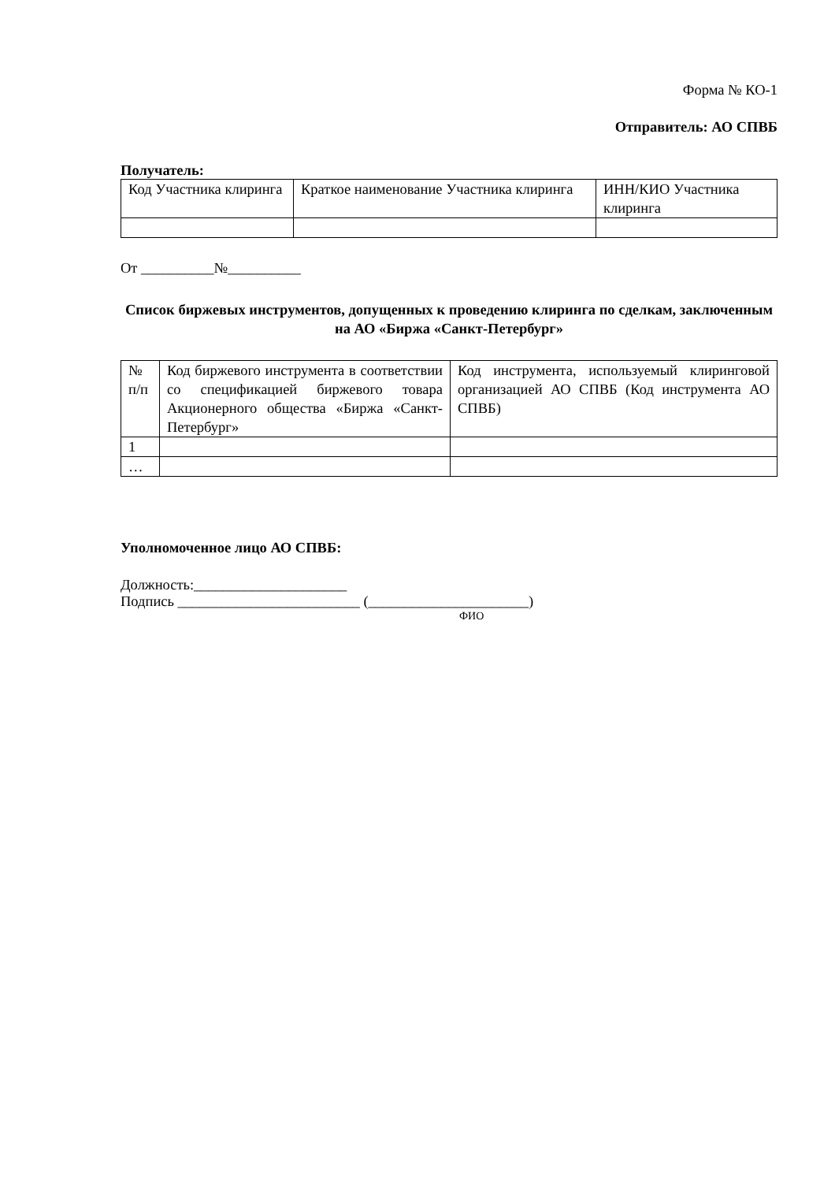Форма № КО-1
Отправитель: АО СПВБ
Получатель:
| Код Участника клиринга | Краткое наименование Участника клиринга | ИНН/КИО Участника клиринга |
От __________№__________
Список биржевых инструментов, допущенных к проведению клиринга по сделкам, заключенным на АО «Биржа «Санкт-Петербург»
| № п/п | Код биржевого инструмента в соответствии со спецификацией биржевого товара Акционерного общества «Биржа «Санкт-Петербург» | Код инструмента, используемый клиринговой организацией АО СПВБ (Код инструмента АО СПВБ) |
| 1 | | |
| … | | |
Уполномоченное лицо АО СПВБ:
Должность:_____________________
Подпись _________________________ (______________________)
ФИО